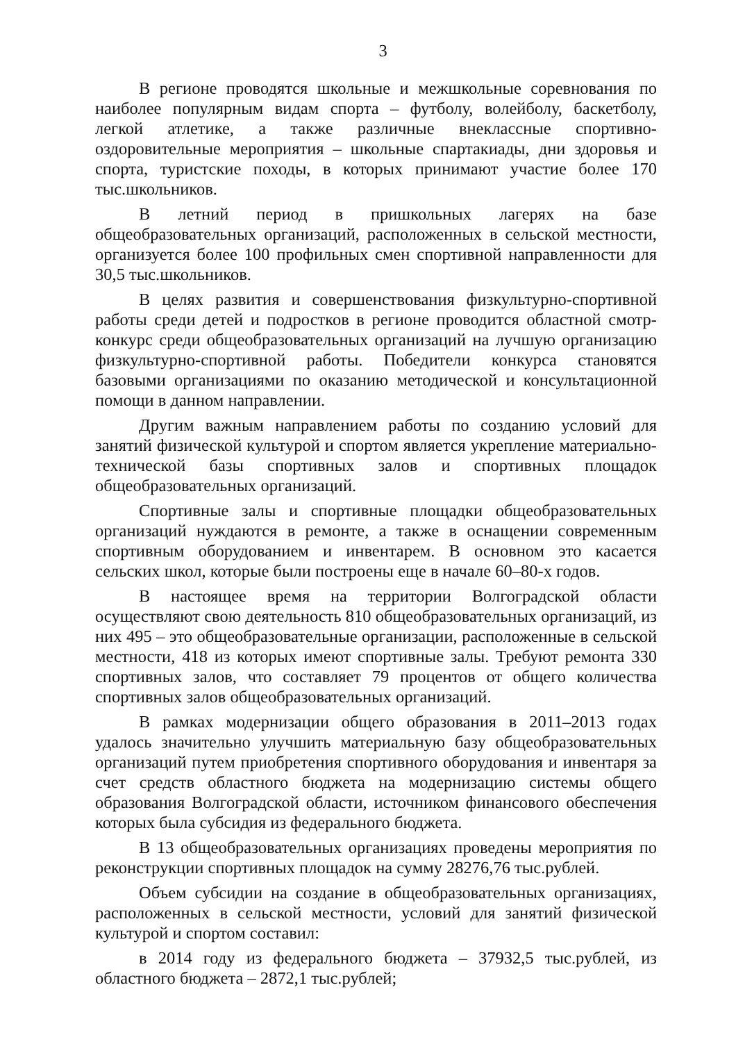3
В регионе проводятся школьные и межшкольные соревнования по наиболее популярным видам спорта – футболу, волейболу, баскетболу, легкой атлетике, а также различные внеклассные спортивно-оздоровительные мероприятия – школьные спартакиады, дни здоровья и спорта, туристские походы, в которых принимают участие более 170 тыс.школьников.
В летний период в пришкольных лагерях на базе общеобразовательных организаций, расположенных в сельской местности, организуется более 100 профильных смен спортивной направленности для 30,5 тыс.школьников.
В целях развития и совершенствования физкультурно-спортивной работы среди детей и подростков в регионе проводится областной смотр-конкурс среди общеобразовательных организаций на лучшую организацию физкультурно-спортивной работы. Победители конкурса становятся базовыми организациями по оказанию методической и консультационной помощи в данном направлении.
Другим важным направлением работы по созданию условий для занятий физической культурой и спортом является укрепление материально-технической базы спортивных залов и спортивных площадок общеобразовательных организаций.
Спортивные залы и спортивные площадки общеобразовательных организаций нуждаются в ремонте, а также в оснащении современным спортивным оборудованием и инвентарем. В основном это касается сельских школ, которые были построены еще в начале 60–80-х годов.
В настоящее время на территории Волгоградской области осуществляют свою деятельность 810 общеобразовательных организаций, из них 495 – это общеобразовательные организации, расположенные в сельской местности, 418 из которых имеют спортивные залы. Требуют ремонта 330 спортивных залов, что составляет 79 процентов от общего количества спортивных залов общеобразовательных организаций.
В рамках модернизации общего образования в 2011–2013 годах удалось значительно улучшить материальную базу общеобразовательных организаций путем приобретения спортивного оборудования и инвентаря за счет средств областного бюджета на модернизацию системы общего образования Волгоградской области, источником финансового обеспечения которых была субсидия из федерального бюджета.
В 13 общеобразовательных организациях проведены мероприятия по реконструкции спортивных площадок на сумму 28276,76 тыс.рублей.
Объем субсидии на создание в общеобразовательных организациях, расположенных в сельской местности, условий для занятий физической культурой и спортом составил:
в 2014 году из федерального бюджета – 37932,5 тыс.рублей, из областного бюджета – 2872,1 тыс.рублей;